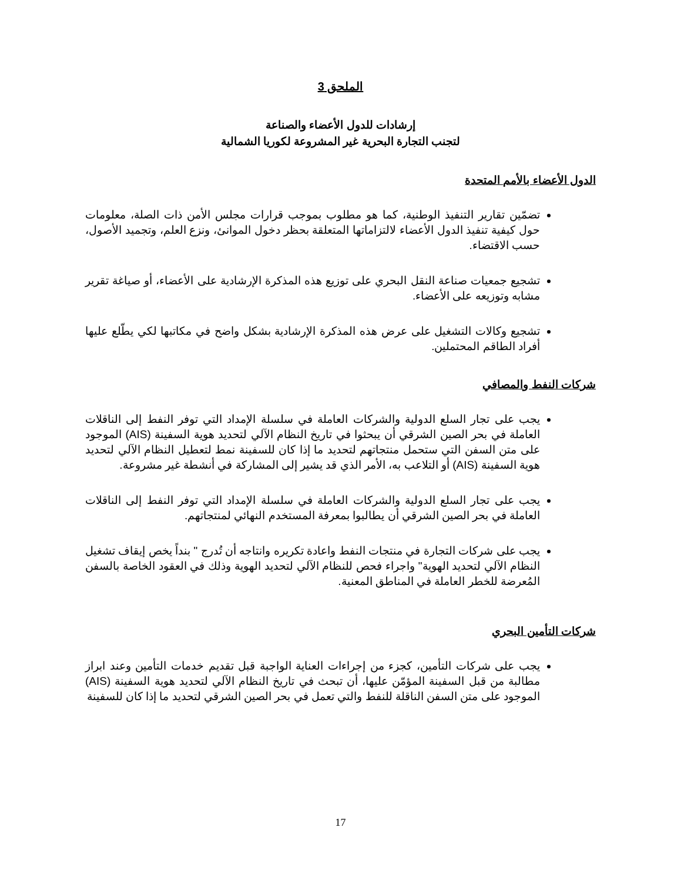الملحق 3
إرشادات للدول الأعضاء والصناعة
لتجنب التجارة البحرية غير المشروعة لكوريا الشمالية
الدول الأعضاء بالأمم المتحدة
تضمّين تقارير التنفيذ الوطنية، كما هو مطلوب بموجب قرارات مجلس الأمن ذات الصلة، معلومات حول كيفية تنفيذ الدول الأعضاء لالتزاماتها المتعلقة بحظر دخول الموانئ، ونزع العلم، وتجميد الأصول، حسب الاقتضاء.
تشجيع جمعيات صناعة النقل البحري على توزيع هذه المذكرة الإرشادية على الأعضاء، أو صياغة تقرير مشابه وتوزيعه على الأعضاء.
تشجيع وكالات التشغيل على عرض هذه المذكرة الإرشادية بشكل واضح في مكاتبها لكي يطّلع عليها أفراد الطاقم المحتملين.
شركات النفط والمصافي
يجب على تجار السلع الدولية والشركات العاملة في سلسلة الإمداد التي توفر النفط إلى الناقلات العاملة في بحر الصين الشرقي أن يبحثوا في تاريخ النظام الآلي لتحديد هوية السفينة (AIS) الموجود على متن السفن التي ستحمل منتجاتهم لتحديد ما إذا كان للسفينة نمط لتعطيل النظام الآلي لتحديد هوية السفينة (AIS) أو التلاعب به، الأمر الذي قد يشير إلى المشاركة في أنشطة غير مشروعة.
يجب على تجار السلع الدولية والشركات العاملة في سلسلة الإمداد التي توفر النفط إلى الناقلات العاملة في بحر الصين الشرقي أن يطالبوا بمعرفة المستخدم النهائي لمنتجاتهم.
يجب على شركات التجارة في منتجات النفط واعادة تكريره وانتاجه أن تُدرج " بنداً يخص إيقاف تشغيل النظام الآلي لتحديد الهوية" واجراء فحص للنظام الآلي لتحديد الهوية وذلك في العقود الخاصة بالسفن المُعرضة للخطر العاملة في المناطق المعنية.
شركات التأمين البحري
يجب على شركات التأمين، كجزء من إجراءات العناية الواجبة قبل تقديم خدمات التأمين وعند ابراز مطالبة من قبل السفينة المؤمّن عليها، أن تبحث في تاريخ النظام الآلي لتحديد هوية السفينة (AIS) الموجود على متن السفن الناقلة للنفط والتي تعمل في بحر الصين الشرقي لتحديد ما إذا كان للسفينة
17